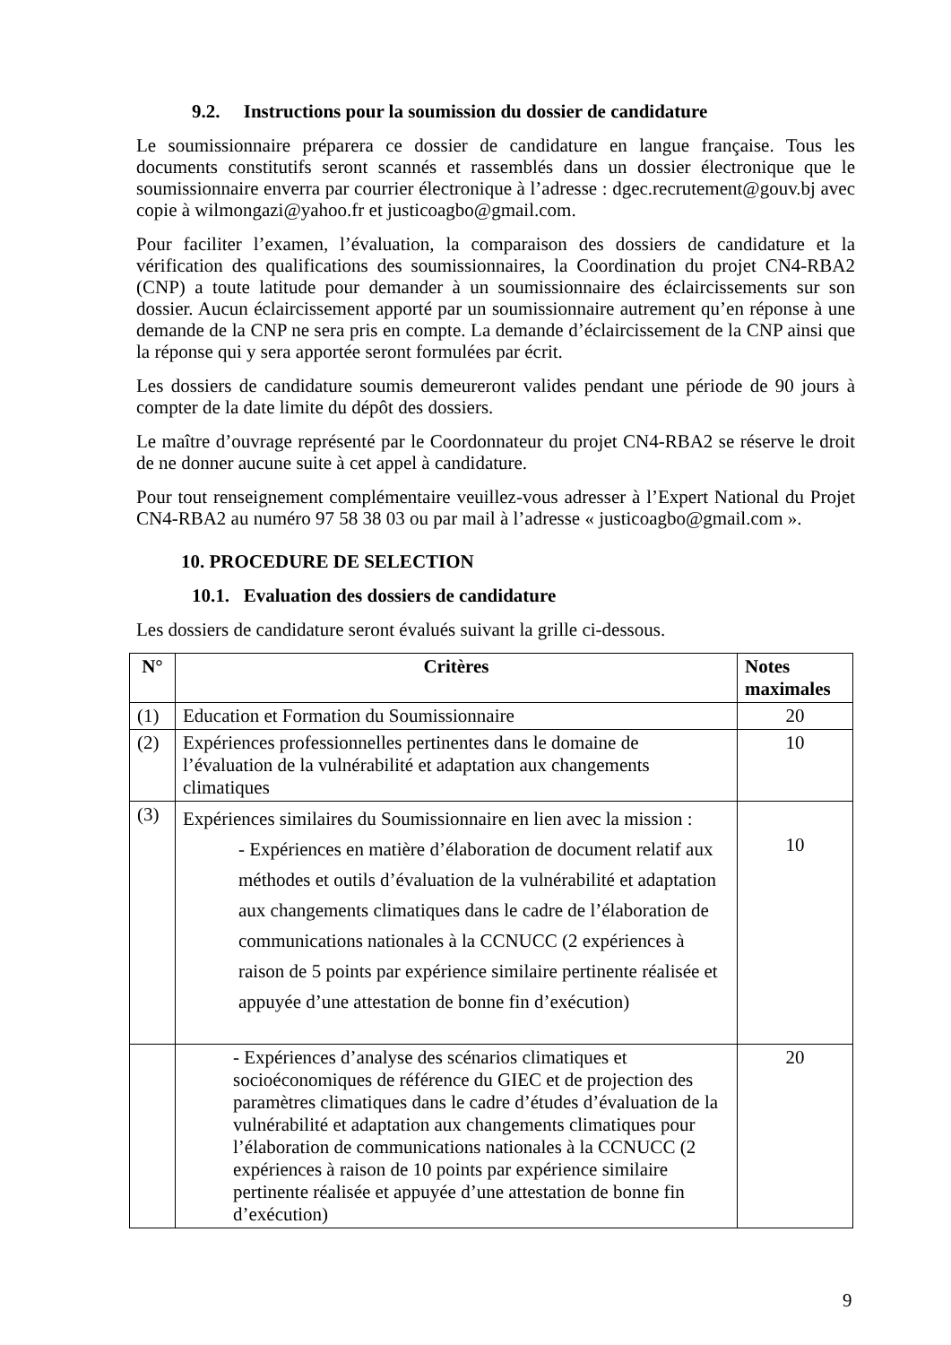9.2. Instructions pour la soumission du dossier de candidature
Le soumissionnaire préparera ce dossier de candidature en langue française. Tous les documents constitutifs seront scannés et rassemblés dans un dossier électronique que le soumissionnaire enverra par courrier électronique à l’adresse : dgec.recrutement@gouv.bj avec copie à wilmongazi@yahoo.fr et justicoagbo@gmail.com.
Pour faciliter l’examen, l’évaluation, la comparaison des dossiers de candidature et la vérification des qualifications des soumissionnaires, la Coordination du projet CN4-RBA2 (CNP) a toute latitude pour demander à un soumissionnaire des éclaircissements sur son dossier. Aucun éclaircissement apporté par un soumissionnaire autrement qu’en réponse à une demande de la CNP ne sera pris en compte. La demande d’éclaircissement de la CNP ainsi que la réponse qui y sera apportée seront formulées par écrit.
Les dossiers de candidature soumis demeureront valides pendant une période de 90 jours à compter de la date limite du dépôt des dossiers.
Le maître d’ouvrage représenté par le Coordonnateur du projet CN4-RBA2 se réserve le droit de ne donner aucune suite à cet appel à candidature.
Pour tout renseignement complémentaire veuillez-vous adresser à l’Expert National du Projet CN4-RBA2 au numéro 97 58 38 03 ou par mail à l’adresse « justicoagbo@gmail.com ».
10. PROCEDURE DE SELECTION
10.1. Evaluation des dossiers de candidature
Les dossiers de candidature seront évalués suivant la grille ci-dessous.
| N° | Critères | Notes maximales |
| --- | --- | --- |
| (1) | Education et Formation du Soumissionnaire | 20 |
| (2) | Expériences professionnelles pertinentes dans le domaine de l’évaluation de la vulnérabilité et adaptation aux changements climatiques | 10 |
| (3) | Expériences similaires du Soumissionnaire en lien avec la mission : - Expériences en matière d’élaboration de document relatif aux méthodes et outils d’évaluation de la vulnérabilité et adaptation aux changements climatiques dans le cadre de l’élaboration de communications nationales à la CCNUCC (2 expériences à raison de 5 points par expérience similaire pertinente réalisée et appuyée d’une attestation de bonne fin d’exécution) | 10 |
| | - Expériences d’analyse des scénarios climatiques et socioéconomiques de référence du GIEC et de projection des paramètres climatiques dans le cadre d’études d’évaluation de la vulnérabilité et adaptation aux changements climatiques pour l’élaboration de communications nationales à la CCNUCC (2 expériences à raison de 10 points par expérience similaire pertinente réalisée et appuyée d’une attestation de bonne fin d’exécution) | 20 |
9